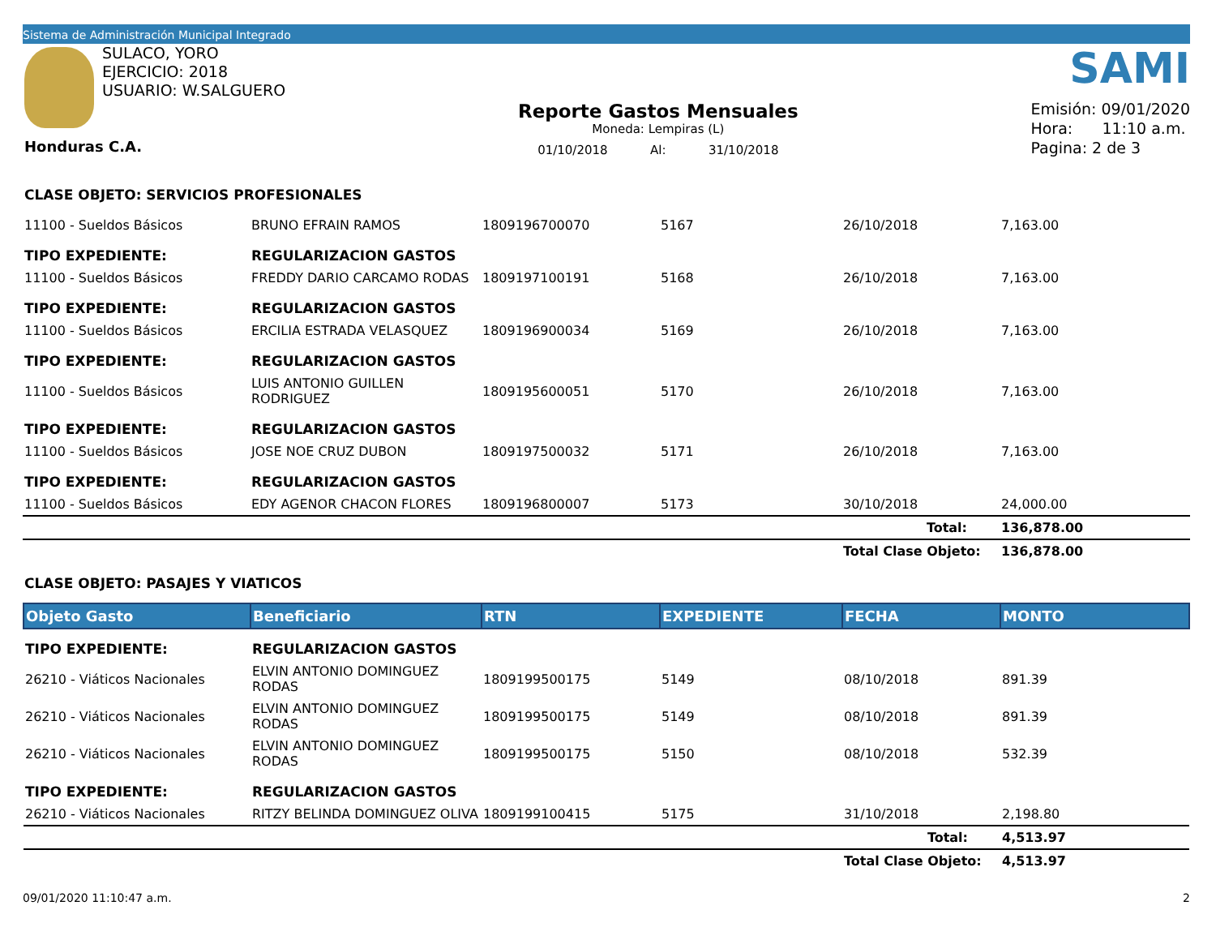Sistema de Administración Municipal Integrado
SULACO, YORO
EJERCICIO: 2018
USUARIO: W.SALGUERO
Honduras C.A.
Reporte Gastos Mensuales
Moneda: Lempiras (L)
01/10/2018 Al: 31/10/2018
SAMI
Emisión: 09/01/2020
Hora: 11:10 a.m.
Pagina: 2 de 3
CLASE OBJETO: SERVICIOS PROFESIONALES
| 11100 - Sueldos Básicos | BRUNO EFRAIN RAMOS | 1809196700070 | 5167 | 26/10/2018 | 7,163.00 |
| TIPO EXPEDIENTE: | REGULARIZACION GASTOS | | | | |
| 11100 - Sueldos Básicos | FREDDY DARIO CARCAMO RODAS | 1809197100191 | 5168 | 26/10/2018 | 7,163.00 |
| TIPO EXPEDIENTE: | REGULARIZACION GASTOS | | | | |
| 11100 - Sueldos Básicos | ERCILIA ESTRADA VELASQUEZ | 1809196900034 | 5169 | 26/10/2018 | 7,163.00 |
| TIPO EXPEDIENTE: | REGULARIZACION GASTOS | | | | |
| 11100 - Sueldos Básicos | LUIS ANTONIO GUILLEN RODRIGUEZ | 1809195600051 | 5170 | 26/10/2018 | 7,163.00 |
| TIPO EXPEDIENTE: | REGULARIZACION GASTOS | | | | |
| 11100 - Sueldos Básicos | JOSE NOE CRUZ DUBON | 1809197500032 | 5171 | 26/10/2018 | 7,163.00 |
| TIPO EXPEDIENTE: | REGULARIZACION GASTOS | | | | |
| 11100 - Sueldos Básicos | EDY AGENOR CHACON FLORES | 1809196800007 | 5173 | 30/10/2018 | 24,000.00 |
| | | | | Total: | 136,878.00 |
| | | | | Total Clase Objeto: | 136,878.00 |
CLASE OBJETO: PASAJES Y VIATICOS
| Objeto Gasto | Beneficiario | RTN | EXPEDIENTE | FECHA | MONTO |
| --- | --- | --- | --- | --- | --- |
| TIPO EXPEDIENTE: | REGULARIZACION GASTOS | | | | |
| 26210 - Viáticos Nacionales | ELVIN ANTONIO DOMINGUEZ RODAS | 1809199500175 | 5149 | 08/10/2018 | 891.39 |
| 26210 - Viáticos Nacionales | ELVIN ANTONIO DOMINGUEZ RODAS | 1809199500175 | 5149 | 08/10/2018 | 891.39 |
| 26210 - Viáticos Nacionales | ELVIN ANTONIO DOMINGUEZ RODAS | 1809199500175 | 5150 | 08/10/2018 | 532.39 |
| TIPO EXPEDIENTE: | REGULARIZACION GASTOS | | | | |
| 26210 - Viáticos Nacionales | RITZY BELINDA DOMINGUEZ OLIVA | 1809199100415 | 5175 | 31/10/2018 | 2,198.80 |
| | | | | Total: | 4,513.97 |
| | | | | Total Clase Objeto: | 4,513.97 |
09/01/2020 11:10:47 a.m. 2